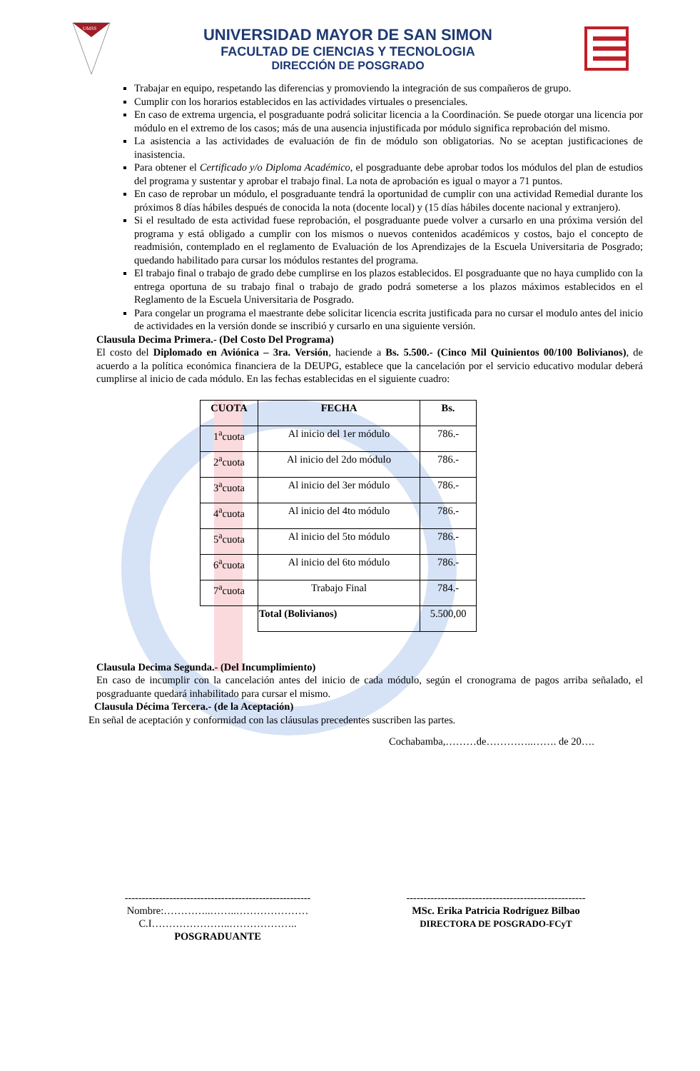UMSS
UNIVERSIDAD MAYOR DE SAN SIMON
FACULTAD DE CIENCIAS Y TECNOLOGIA
DIRECCIÓN DE POSGRADO
Trabajar en equipo, respetando las diferencias y promoviendo la integración de sus compañeros de grupo.
Cumplir con los horarios establecidos en las actividades virtuales o presenciales.
En caso de extrema urgencia, el posgraduante podrá solicitar licencia a la Coordinación. Se puede otorgar una licencia por módulo en el extremo de los casos; más de una ausencia injustificada por módulo significa reprobación del mismo.
La asistencia a las actividades de evaluación de fin de módulo son obligatorias. No se aceptan justificaciones de inasistencia.
Para obtener el Certificado y/o Diploma Académico, el posgraduante debe aprobar todos los módulos del plan de estudios del programa y sustentar y aprobar el trabajo final. La nota de aprobación es igual o mayor a 71 puntos.
En caso de reprobar un módulo, el posgraduante tendrá la oportunidad de cumplir con una actividad Remedial durante los próximos 8 días hábiles después de conocida la nota (docente local) y (15 días hábiles docente nacional y extranjero).
Si el resultado de esta actividad fuese reprobación, el posgraduante puede volver a cursarlo en una próxima versión del programa y está obligado a cumplir con los mismos o nuevos contenidos académicos y costos, bajo el concepto de readmisión, contemplado en el reglamento de Evaluación de los Aprendizajes de la Escuela Universitaria de Posgrado; quedando habilitado para cursar los módulos restantes del programa.
El trabajo final o trabajo de grado debe cumplirse en los plazos establecidos. El posgraduante que no haya cumplido con la entrega oportuna de su trabajo final o trabajo de grado podrá someterse a los plazos máximos establecidos en el Reglamento de la Escuela Universitaria de Posgrado.
Para congelar un programa el maestrante debe solicitar licencia escrita justificada para no cursar el modulo antes del inicio de actividades en la versión donde se inscribió y cursarlo en una siguiente versión.
Clausula Decima Primera.- (Del Costo Del Programa)
El costo del Diplomado en Aviónica – 3ra. Versión, haciende a Bs. 5.500.- (Cinco Mil Quinientos 00/100 Bolivianos), de acuerdo a la política económica financiera de la DEUPG, establece que la cancelación por el servicio educativo modular deberá cumplirse al inicio de cada módulo. En las fechas establecidas en el siguiente cuadro:
| CUOTA | FECHA | Bs. |
| --- | --- | --- |
| 1<sup>a</sup>cuota | Al inicio del 1er módulo | 786.- |
| 2<sup>a</sup>cuota | Al inicio del 2do módulo | 786.- |
| 3<sup>a</sup>cuota | Al inicio del 3er módulo | 786.- |
| 4<sup>a</sup>cuota | Al inicio del 4to módulo | 786.- |
| 5<sup>a</sup>cuota | Al inicio del 5to módulo | 786.- |
| 6<sup>a</sup>cuota | Al inicio del 6to módulo | 786.- |
| 7<sup>a</sup>cuota | Trabajo Final | 784.- |
| | Total (Bolivianos) | 5.500,00 |
Clausula Decima Segunda.- (Del Incumplimiento)
En caso de incumplir con la cancelación antes del inicio de cada módulo, según el cronograma de pagos arriba señalado, el posgraduante quedará inhabilitado para cursar el mismo.
Clausula Décima Tercera.- (de la Aceptación)
En señal de aceptación y conformidad con las cláusulas precedentes suscriben las partes.
Cochabamba,………de…………..……. de 20….
------------------------------------------------------
Nombre:…………..……..…………………
C.I…………………..………………..
POSGRADUANTE
----------------------------------------------------
MSc. Erika Patricia Rodríguez Bilbao
DIRECTORA DE POSGRADO-FCyT